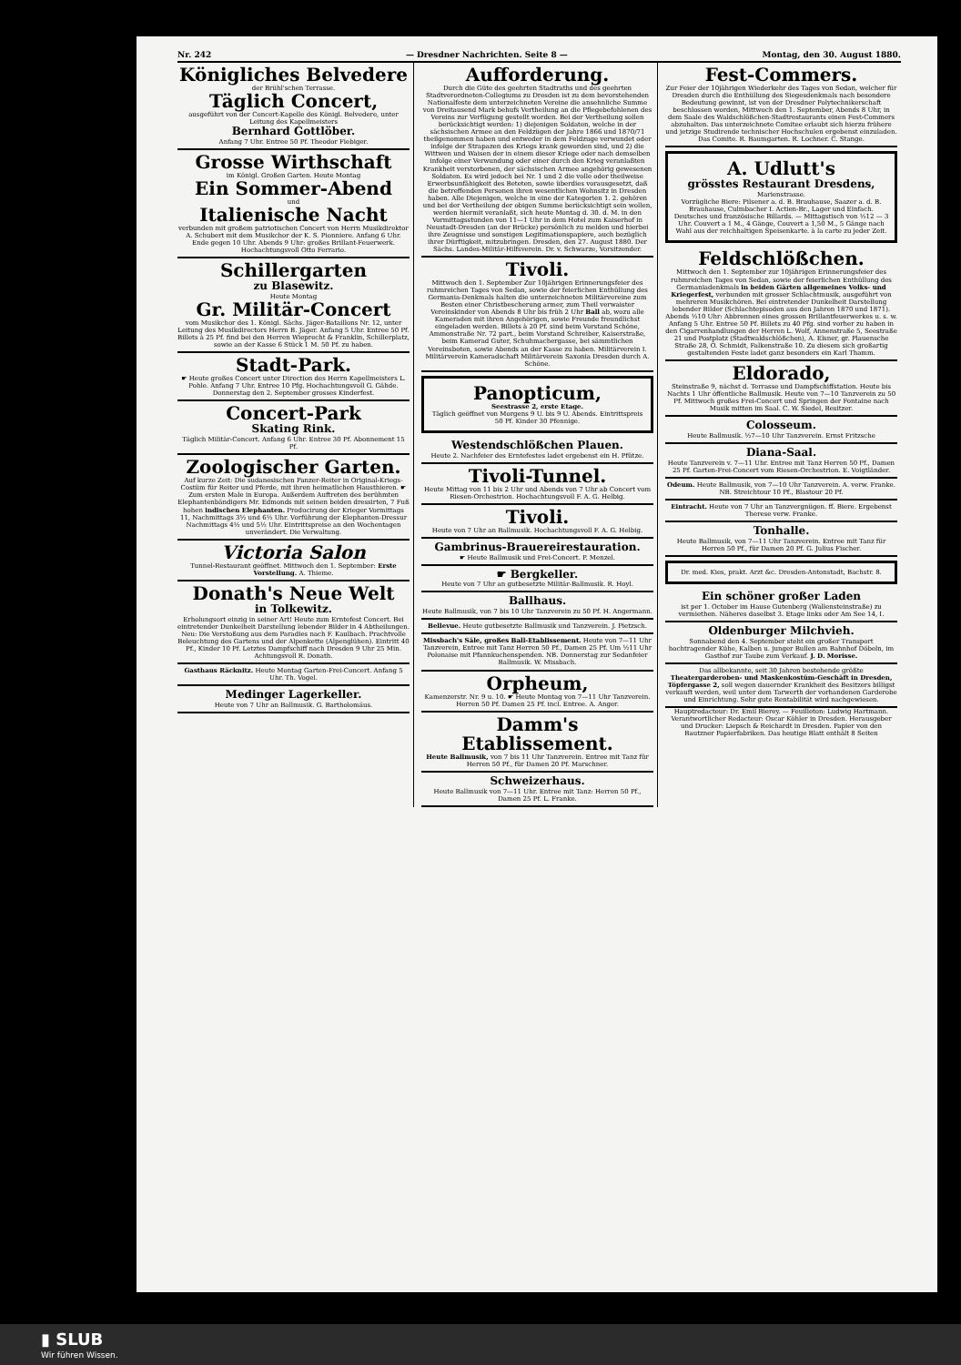Nr. 242 — Dresdner Nachrichten. Seite 8 — Montag, den 30. August 1880.
Königliches Belvedere
der Brühl'schen Terrasse.
Täglich Concert,
ausgeführt von der Concert-Kapelle des Königl. Belvedere, unter Leitung des Kapellmeisters
Bernhard Gottlöber.
Anfang 7 Uhr. Entree 50 Pf. Theodor Fiebiger.
Grosse Wirthschaft
im Königl. Großen Garten. Heute Montag
Ein Sommer-Abend
und
Italienische Nacht
verbunden mit großem patriotischen Concert von Herrn Musikdirektor A. Schubert mit dem Musikchor der K. S. Pionniere. Anfang 6 Uhr. Ende gegen 10 Uhr. Abends 9 Uhr: großes Brillant-Feuerwerk. Hochachtungsvoll Otto Ferrario.
Schillergarten
zu Blasewitz.
Heute Montag
Gr. Militär-Concert
vom Musikchor des 1. Königl. Sächs. Jäger-Bataillons Nr. 12, unter Leitung des Musikdirectors Herrn B. Jäger. Anfang 5 Uhr. Entree 50 Pf. Billets à 25 Pf. find bei den Herren Wieprecht & Franklin, Schillerplatz, sowie an der Kasse 6 Stück 1 M. 50 Pf. zu haben.
Stadt-Park.
☛ Heute großes Concert unter Direction des Herrn Kapellmeisters L. Pohle. Anfang 7 Uhr. Entree 10 Pfg. Hochachtungsvoll G. Gähde. Donnerstag den 2. September grosses Kinderfest.
Concert-Park
Skating Rink.
Täglich Militär-Concert. Anfang 6 Uhr. Entree 30 Pf. Abonnement 15 Pf.
Zoologischer Garten.
Auf kurze Zeit: Die sudanesischen Panzer-Reiter in Original-Kriegs-Costüm für Reiter und Pferde, mit ihren heimatlichen Hausthieren. ☛ Zum ersten Male in Europa. Außerdem Auftreten des berühmten Elephantenbändigers Mr. Edmonds mit seinen beiden dressirten, 7 Fuß hohen indischen Elephanten. Producirung der Krieger Vormittags 11, Nachmittags 3½ und 6½ Uhr. Vorführung der Elephanten-Dressur Nachmittags 4½ und 5½ Uhr. Eintrittspreise an den Wochentagen unverändert. Die Verwaltung.
Victoria Salon
Tunnel-Restaurant geöffnet. Mittwoch den 1. September: Erste Vorstellung. A. Thieme.
Donath's Neue Welt
in Tolkewitz.
Erholungsort einzig in seiner Art! Heute zum Erntefest Concert. Bei eintretender Dunkelheit Darstellung lebender Bilder in 4 Abtheilungen. Neu: Die Verstoßung aus dem Paradies nach F. Kaulbach. Prachtvolle Beleuchtung des Gartens und der Alpenkette (Alpenglühen). Eintritt 40 Pf., Kinder 10 Pf. Letztes Dampfschiff nach Dresden 9 Uhr 25 Min. Achtungsvoll R. Donath.
Gasthaus Räcknitz. Heute Montag Garten-Frei-Concert. Anfang 5 Uhr. Th. Vogel.
Medinger Lagerkeller.
Heute von 7 Uhr an Ballmusik. G. Bartholomäus.
Aufforderung.
Durch die Güte des geehrten Stadtraths und des geehrten Stadtverordneten-Collegiums zu Dresden ist zu dem bevorstehenden Nationalfeste dem unterzeichneten Vereine die ansehnliche Summe von Dreitausend Mark behufs Vertheilung an die Pflegebefohlenen des Vereins zur Verfügung gestellt worden. Bei der Vertheilung sollen berücksichtigt werden: 1) diejenigen Soldaten, welche in der sächsischen Armee an den Feldzügen der Jahre 1866 und 1870/71 theilgenommen haben und entweder in dem Feldzuge verwundet oder infolge der Strapazen des Kriegs krank geworden sind, und 2) die Wittwen und Waisen der in einem dieser Kriege oder nach demselben infolge einer Verwundung oder einer durch den Krieg veranlaßten Krankheit verstorbenen, der sächsischen Armee angehörig gewesenen Soldaten. Es wird jedoch bei Nr. 1 und 2 die volle oder theilweise Erwerbsunfähigkeit des Beteten, sowie überdies vorausgesetzt, daß die betreffenden Personen ihren wesentlichen Wohnsitz in Dresden haben. Alle Diejenigen, welche in eine der Kategorien 1. 2. gehören und bei der Vertheilung der obigen Summe berücksichtigt sein wollen, werden hiermit veranlaßt, sich heute Montag d. 30. d. M. in den Vormittagsstunden von 11—1 Uhr in dem Hotel zum Kaiserhof in Neustadt-Dresden (an der Brücke) persönlich zu melden und hierbei ihre Zeugnisse und sonstigen Legitimationspapiere, auch bezüglich ihrer Dürftigkeit, mitzubringen. Dresden, den 27. August 1880. Der Sächs. Landes-Militär-Hilfsverein. Dr. v. Schwarze, Vorsitzender.
Tivoli.
Mittwoch den 1. September Zur 10jährigen Erinnerungsfeier des ruhmreichen Tages von Sedan, sowie der feierlichen Enthüllung des Germania-Denkmals halten die unterzeichneten Militärvereine zum Besten einer Christbescherung armer, zum Theil verwaister Vereinskinder von Abends 8 Uhr bis früh 2 Uhr Ball ab, wozu alle Kameraden mit ihren Angehörigen, sowie Freunde freundlichst eingeladen werden. Billets à 20 Pf. sind beim Vorstand Schöne, Ammonstraße Nr. 72 part., beim Vorstand Schreiber, Kaiserstraße, beim Kamerad Guter, Schuhmachergasse, bei sämmtlichen Vereinsboten, sowie Abends an der Kasse zu haben. Militärverein I. Militärverein Kameradschaft Militärverein Saxonia Dresden durch A. Schöne.
Panopticum,
Seestrasse 2, erste Etage.
Täglich geöffnet von Morgens 9 U. bis 9 U. Abends. Eintrittspreis 50 Pf. Kinder 30 Pfennige.
Westendschlößchen Plauen.
Heute 2. Nachfeier des Erntefestes ladet ergebenst ein H. Pfütze.
Tivoli-Tunnel.
Heute Mittag von 11 bis 2 Uhr und Abends von 7 Uhr ab Concert vom Riesen-Orchestrion. Hochachtungsvoll F. A. G. Helbig.
Tivoli.
Heute von 7 Uhr an Ballmusik. Hochachtungsvoll F. A. G. Helbig.
Gambrinus-Brauereirestauration.
☛ Heute Ballmusik und Frei-Concert. P. Menzel.
☛ Bergkeller.
Heute von 7 Uhr an gutbesetzte Militär-Ballmusik. R. Hoyl.
Ballhaus.
Heute Ballmusik, von 7 bis 10 Uhr Tanzverein zu 50 Pf. H. Angermann.
Bellevue. Heute gutbesetzte Ballmusik und Tanzverein. J. Pietzsch.
Missbach's Säle, großes Ball-Etablissement. Heute von 7—11 Uhr Tanzverein, Entree mit Tanz Herren 50 Pf., Damen 25 Pf. Um ½11 Uhr Polonaise mit Pfannkuchenspenden. NB. Donnerstag zur Sedanfeier Ballmusik. W. Missbach.
Orpheum,
Kamenzerstr. Nr. 9 u. 10. ☛ Heute Montag von 7—11 Uhr Tanzverein. Herren 50 Pf. Damen 25 Pf. incl. Entree. A. Anger.
Damm's Etablissement.
Heute Ballmusik, von 7 bis 11 Uhr Tanzverein. Entree mit Tanz für Herren 50 Pf., für Damen 20 Pf. Marschner.
Schweizerhaus.
Heute Ballmusik von 7—11 Uhr. Entree mit Tanz: Herren 50 Pf., Damen 25 Pf. L. Franke.
Fest-Commers.
Zur Feier der 10jährigen Wiederkehr des Tages von Sedan, welcher für Dresden durch die Enthüllung des Siegesdenkmals nach besondere Bedeutung gewinnt, ist von der Dresdner Polytechnikerschaft beschlossen worden, Mittwoch den 1. September, Abends 8 Uhr, in dem Saale des Waldschlößchen-Stadtrestaurants einen Fest-Commers abzuhalten. Das unterzeichnete Comitee erlaubt sich hierzu frühere und jetzige Studirende technischer Hochschulen ergebenst einzuladen. Das Comite. R. Baumgarten. R. Lochner. C. Stange.
A. Udlutt's
grösstes Restaurant Dresdens,
Marienstrasse.
Vorzügliche Biere: Pilsener a. d. B. Brauhause, Saazer a. d. B. Brauhause, Culmbacher I. Actien-Br., Lager und Einfach. Deutsches und französische Billards. — Mittagstisch von ½12 — 3 Uhr. Couvert a 1 M., 4 Gänge, Couvert a 1,50 M., 5 Gänge nach Wahl aus der reichhaltigen Speisenkarte. à la carte zu jeder Zeit.
Feldschlößchen.
Mittwoch den 1. September zur 10jährigen Erinnerungsfeier des ruhmreichen Tages von Sedan, sowie der feierlichen Enthüllung des Germaniadenkmals in beiden Gärten allgemeines Volks- und Kriegerfest, verbunden mit grosser Schlachtmusik, ausgeführt von mehreren Musikchören. Bei eintretender Dunkelheit Darstellung lebender Bilder (Schlachtepisoden aus den Jahren 1870 und 1871). Abends ½10 Uhr: Abbrennen eines grossen Brillantfeuerwerkes u. s. w. Anfang 5 Uhr. Entree 50 Pf. Billets zu 40 Pfg. sind vorher zu haben in den Cigarrenhandlungen der Herren L. Wolf, Annenstraße 5, Seestraße 21 und Postplatz (Stadtwaldschlößchen), A. Elsner, gr. Plauensche Straße 28, O. Schmidt, Falkenstraße 10. Zu diesem sich großartig gestaltenden Feste ladet ganz besonders ein Karl Thamm.
Eldorado,
Steinstraße 9, nächst d. Terrasse und Dampfschiffstation. Heute bis Nachts 1 Uhr öffentliche Ballmusik. Heute von 7—10 Tanzverein zu 50 Pf. Mittwoch großes Frei-Concert und Springen der Fontaine nach Musik mitten im Saal. C. W. Siedel, Besitzer.
Colosseum.
Heute Ballmusik. ½7—10 Uhr Tanzverein. Ernst Fritzsche
Diana-Saal.
Heute Tanzverein v. 7—11 Uhr. Entree mit Tanz Herren 50 Pf., Damen 25 Pf. Garten-Frei-Concert vom Riesen-Orchestrion. E. Voigtländer.
Odeum. Heute Ballmusik, von 7—10 Uhr Tanzverein. A. verw. Franke. NB. Streichtour 10 Pf., Blastour 20 Pf.
Eintracht. Heute von 7 Uhr an Tanzvergnügen. ff. Biere. Ergebenst Therese verw. Franke.
Tonhalle.
Heute Ballmusik, von 7—11 Uhr Tanzverein. Entree mit Tanz für Herren 50 Pf., für Damen 20 Pf. G. Julius Fischer.
Dr. med. Kies, prakt. Arzt &c. Dresden-Antonstadt, Bachstr. 8.
Ein schöner großer Laden
ist per 1. October im Hause Gutenberg (Wallensteinstraße) zu vermiethen. Näheres daselbst 3. Etage links oder Am See 14, I.
Oldenburger Milchvieh.
Sonnabend den 4. September steht ein großer Transport hochtragender Kühe, Kalben u. junger Bullen am Bahnhof Döbeln, im Gasthof zur Taube zum Verkauf. J. D. Morisse.
Das allbekannte, seit 30 Jahren bestehende größte Theatergarderoben- und Maskenkostüm-Geschäft in Dresden, Töpfergasse 2, soll wegen dauernder Krankheit des Besitzers billigst verkauft werden, weil unter dem Tarwerth der vorhandenen Garderobe und Einrichtung. Sehr gute Rentabilität wird nachgewiesen.
Hauptredacteur: Dr. Emil Bierey. — Feuilleton: Ludwig Hartmann. Verantwortlicher Redacteur: Oscar Köhler in Dresden. Herausgeber und Drucker: Liepsch & Reichardt in Dresden. Papier von den Bautzner Papierfabriken. Das heutige Blatt enthält 8 Seiten
▮ SLUB
Wir führen Wissen.